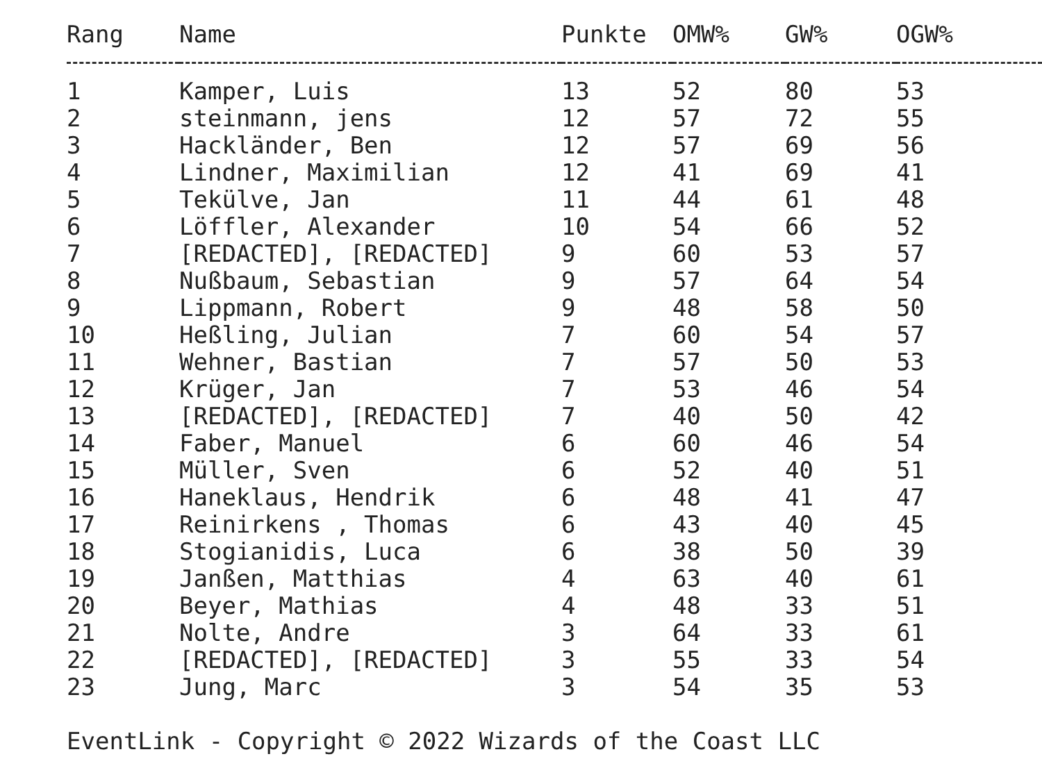| Rang | Name | Punkte | OMW% | GW% | OGW% |
| --- | --- | --- | --- | --- | --- |
| 1 | Kamper, Luis | 13 | 52 | 80 | 53 |
| 2 | steinmann, jens | 12 | 57 | 72 | 55 |
| 3 | Hackländer, Ben | 12 | 57 | 69 | 56 |
| 4 | Lindner, Maximilian | 12 | 41 | 69 | 41 |
| 5 | Tekülve, Jan | 11 | 44 | 61 | 48 |
| 6 | Löffler, Alexander | 10 | 54 | 66 | 52 |
| 7 | [REDACTED], [REDACTED] | 9 | 60 | 53 | 57 |
| 8 | Nußbaum, Sebastian | 9 | 57 | 64 | 54 |
| 9 | Lippmann, Robert | 9 | 48 | 58 | 50 |
| 10 | Heßling, Julian | 7 | 60 | 54 | 57 |
| 11 | Wehner, Bastian | 7 | 57 | 50 | 53 |
| 12 | Krüger, Jan | 7 | 53 | 46 | 54 |
| 13 | [REDACTED], [REDACTED] | 7 | 40 | 50 | 42 |
| 14 | Faber, Manuel | 6 | 60 | 46 | 54 |
| 15 | Müller, Sven | 6 | 52 | 40 | 51 |
| 16 | Haneklaus, Hendrik | 6 | 48 | 41 | 47 |
| 17 | Reinirkens , Thomas | 6 | 43 | 40 | 45 |
| 18 | Stogianidis, Luca | 6 | 38 | 50 | 39 |
| 19 | Janßen, Matthias | 4 | 63 | 40 | 61 |
| 20 | Beyer, Mathias | 4 | 48 | 33 | 51 |
| 21 | Nolte, Andre | 3 | 64 | 33 | 61 |
| 22 | [REDACTED], [REDACTED] | 3 | 55 | 33 | 54 |
| 23 | Jung, Marc | 3 | 54 | 35 | 53 |
EventLink - Copyright © 2022 Wizards of the Coast LLC